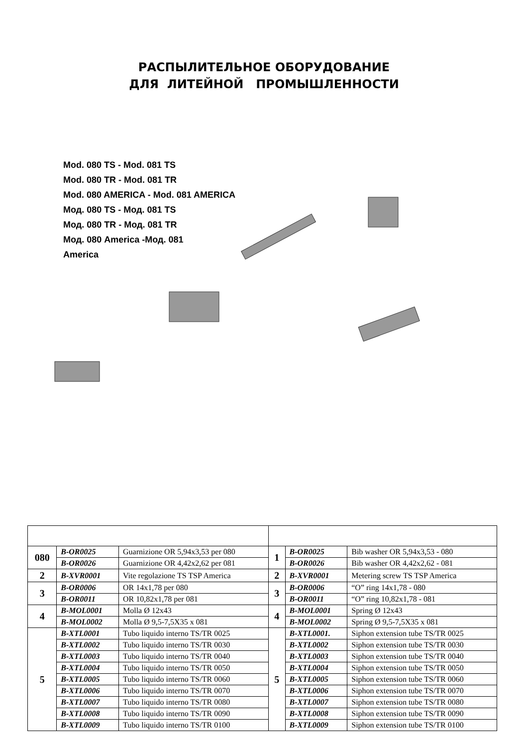РАСПЫЛИТЕЛЬНОЕ ОБОРУДОВАНИЕ
ДЛЯ ЛИТЕЙНОЙ ПРОМЫШЛЕННОСТИ
Mod. 080 TS - Mod. 081 TS
Mod. 080 TR - Mod. 081 TR
Mod. 080 AMERICA - Mod. 081 AMERICA
Мод. 080 TS - Мод. 081 TS
Мод. 080 TR - Мод. 081 TR
Мод. 080 America -Мод. 081
America
| 080 | B-OR0025 | Guarnizione OR 5,94x3,53 per 080 | 1 | B-OR0025 | Bib washer OR 5,94x3,53 - 080 |
| | B-OR0026 | Guarnizione OR 4,42x2,62 per 081 | | B-OR0026 | Bib washer OR 4,42x2,62 - 081 |
| 2 | B-XVR0001 | Vite regolazione TS TSP America | 2 | B-XVR0001 | Metering screw TS TSP America |
| 3 | B-OR0006 | OR 14x1,78 per 080 | 3 | B-OR0006 | “O” ring 14x1,78 - 080 |
| | B-OR0011 | OR 10,82x1,78 per 081 | | B-OR0011 | “O” ring 10,82x1,78 - 081 |
| 4 | B-MOL0001 | Molla Ø 12x43 | 4 | B-MOL0001 | Spring Ø 12x43 |
| | B-MOL0002 | Molla Ø 9,5-7,5X35 x 081 | | B-MOL0002 | Spring Ø 9,5-7,5X35 x 081 |
| 5 | B-XTL0001 | Tubo liquido interno TS/TR 0025 | 5 | B-XTL0001. | Siphon extension tube TS/TR 0025 |
| | B-XTL0002 | Tubo liquido interno TS/TR 0030 | | B-XTL0002 | Siphon extension tube TS/TR 0030 |
| | B-XTL0003 | Tubo liquido interno TS/TR 0040 | | B-XTL0003 | Siphon extension tube TS/TR 0040 |
| | B-XTL0004 | Tubo liquido interno TS/TR 0050 | | B-XTL0004 | Siphon extension tube TS/TR 0050 |
| | B-XTL0005 | Tubo liquido interno TS/TR 0060 | | B-XTL0005 | Siphon extension tube TS/TR 0060 |
| | B-XTL0006 | Tubo liquido interno TS/TR 0070 | | B-XTL0006 | Siphon extension tube TS/TR 0070 |
| | B-XTL0007 | Tubo liquido interno TS/TR 0080 | | B-XTL0007 | Siphon extension tube TS/TR 0080 |
| | B-XTL0008 | Tubo liquido interno TS/TR 0090 | | B-XTL0008 | Siphon extension tube TS/TR 0090 |
| | B-XTL0009 | Tubo liquido interno TS/TR 0100 | | B-XTL0009 | Siphon extension tube TS/TR 0100 |